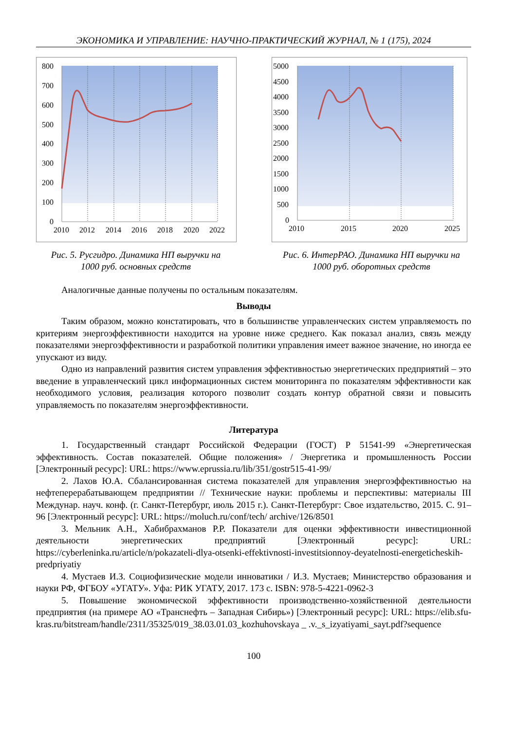ЭКОНОМИКА И УПРАВЛЕНИЕ: НАУЧНО-ПРАКТИЧЕСКИЙ ЖУРНАЛ, № 1 (175), 2024
800
700
600
500
400
300
200
100
0
2010
2012
2014
2016
2018
2020
2022
Рис. 5. Русгидро. Динамика НП выручки на
1000 руб. основных средств
5000
4500
4000
3500
3000
2500
2000
1500
1000
500
0
2010
2015
2020
2025
Рис. 6. ИнтерРАО. Динамика НП выручки на
1000 руб. оборотных средств
Аналогичные данные получены по остальным показателям.
Выводы
Таким образом, можно констатировать, что в большинстве управленческих систем управляемость по критериям энергоэффективности находится на уровне ниже среднего. Как показал анализ, связь между показателями энергоэффективности и разработкой политики управления имеет важное значение, но иногда ее упускают из виду.
Одно из направлений развития систем управления эффективностью энергетических предприятий – это введение в управленческий цикл информационных систем мониторинга по показателям эффективности как необходимого условия, реализация которого позволит создать контур обратной связи и повысить управляемость по показателям энергоэффективности.
Литература
1. Государственный стандарт Российской Федерации (ГОСТ) Р 51541-99 «Энергетическая эффективность. Состав показателей. Общие положения» / Энергетика и промышленность России [Электронный ресурс]: URL: https://www.eprussia.ru/lib/351/gostr515-41-99/
2. Лахов Ю.А. Сбалансированная система показателей для управления энергоэффективностью на нефтеперерабатывающем предприятии // Технические науки: проблемы и перспективы: материалы III Междунар. науч. конф. (г. Санкт-Петербург, июль 2015 г.). Санкт-Петербург: Свое издательство, 2015. С. 91–96 [Электронный ресурс]: URL: https://moluch.ru/conf/tech/ archive/126/8501
3. Мельник А.Н., Хабибрахманов Р.Р. Показатели для оценки эффективности инвестиционной деятельности энергетических предприятий [Электронный ресурс]: URL: https://cyberleninka.ru/article/n/pokazateli-dlya-otsenki-effektivnosti-investitsionnoy-deyatelnosti-energeticheskih-predpriyatiy
4. Мустаев И.З. Социофизические модели инноватики / И.З. Мустаев; Министерство образования и науки РФ, ФГБОУ «УГАТУ». Уфа: РИК УГАТУ, 2017. 173 с. ISBN: 978-5-4221-0962-3
5. Повышение экономической эффективности производственно-хозяйственной деятельности предприятия (на примере АО «Транснефть – Западная Сибирь») [Электронный ресурс]: URL: https://elib.sfu-kras.ru/bitstream/handle/2311/35325/019_38.03.01.03_kozhuhovskaya _ .v._s_izyatiyami_sayt.pdf?sequence
100